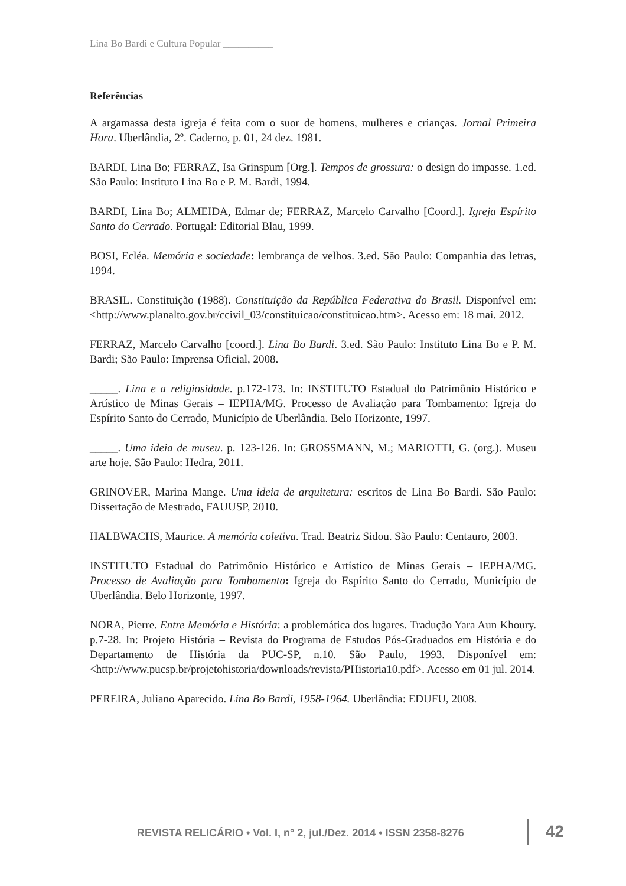Lina Bo Bardi e Cultura Popular __________
Referências
A argamassa desta igreja é feita com o suor de homens, mulheres e crianças. Jornal Primeira Hora. Uberlândia, 2º. Caderno, p. 01, 24 dez. 1981.
BARDI, Lina Bo; FERRAZ, Isa Grinspum [Org.]. Tempos de grossura: o design do impasse. 1.ed. São Paulo: Instituto Lina Bo e P. M. Bardi, 1994.
BARDI, Lina Bo; ALMEIDA, Edmar de; FERRAZ, Marcelo Carvalho [Coord.]. Igreja Espírito Santo do Cerrado. Portugal: Editorial Blau, 1999.
BOSI, Ecléa. Memória e sociedade: lembrança de velhos. 3.ed. São Paulo: Companhia das letras, 1994.
BRASIL. Constituição (1988). Constituição da República Federativa do Brasil. Disponível em: <http://www.planalto.gov.br/ccivil_03/constituicao/constituicao.htm>. Acesso em: 18 mai. 2012.
FERRAZ, Marcelo Carvalho [coord.]. Lina Bo Bardi. 3.ed. São Paulo: Instituto Lina Bo e P. M. Bardi; São Paulo: Imprensa Oficial, 2008.
_____. Lina e a religiosidade. p.172-173. In: INSTITUTO Estadual do Patrimônio Histórico e Artístico de Minas Gerais – IEPHA/MG. Processo de Avaliação para Tombamento: Igreja do Espírito Santo do Cerrado, Município de Uberlândia. Belo Horizonte, 1997.
_____. Uma ideia de museu. p. 123-126. In: GROSSMANN, M.; MARIOTTI, G. (org.). Museu arte hoje. São Paulo: Hedra, 2011.
GRINOVER, Marina Mange. Uma ideia de arquitetura: escritos de Lina Bo Bardi. São Paulo: Dissertação de Mestrado, FAUUSP, 2010.
HALBWACHS, Maurice. A memória coletiva. Trad. Beatriz Sidou. São Paulo: Centauro, 2003.
INSTITUTO Estadual do Patrimônio Histórico e Artístico de Minas Gerais – IEPHA/MG. Processo de Avaliação para Tombamento: Igreja do Espírito Santo do Cerrado, Município de Uberlândia. Belo Horizonte, 1997.
NORA, Pierre. Entre Memória e História: a problemática dos lugares. Tradução Yara Aun Khoury. p.7-28. In: Projeto História – Revista do Programa de Estudos Pós-Graduados em História e do Departamento de História da PUC-SP, n.10. São Paulo, 1993. Disponível em: <http://www.pucsp.br/projetohistoria/downloads/revista/PHistoria10.pdf>. Acesso em 01 jul. 2014.
PEREIRA, Juliano Aparecido. Lina Bo Bardi, 1958-1964. Uberlândia: EDUFU, 2008.
REVISTA RELICÁRIO • Vol. I, n° 2, jul./Dez. 2014 • ISSN 2358-8276
42